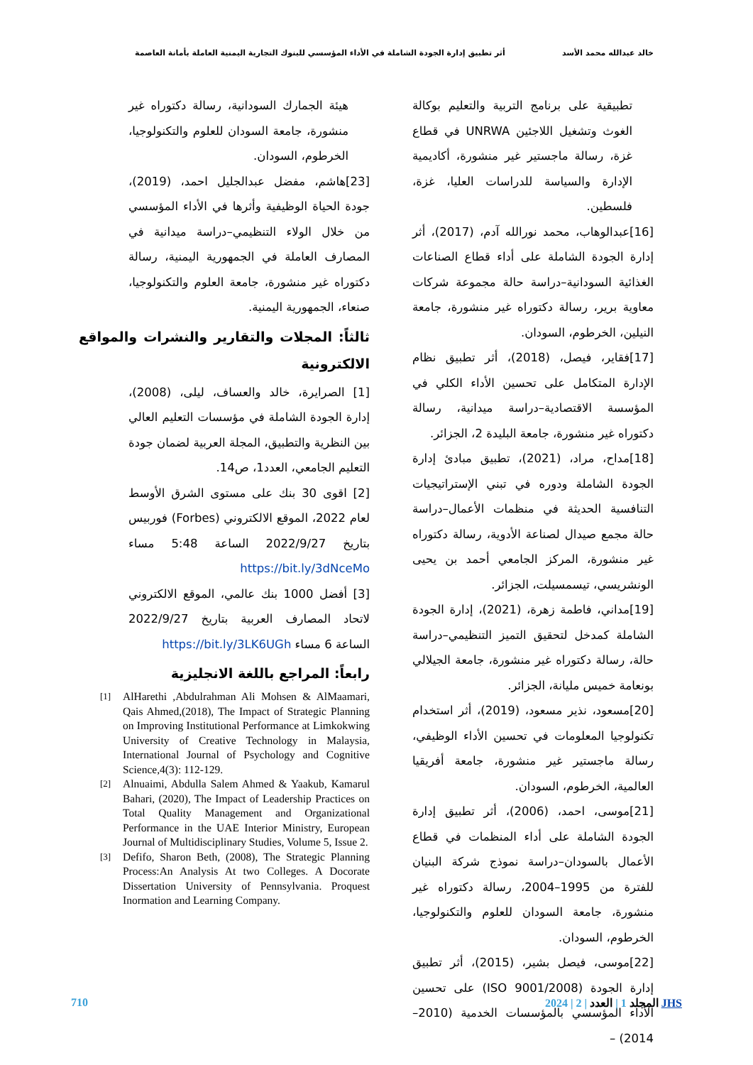خالد عبدالله محمد الأسد أثر تطبيق إدارة الجودة الشاملة في الأداء المؤسسي للبنوك التجارية اليمنية العاملة بأمانة العاصمة
تطبيقية على برنامج التربية والتعليم بوكالة الغوث وتشغيل اللاجئين UNRWA في قطاع غزة، رسالة ماجستير غير منشورة، أكاديمية الإدارة والسياسة للدراسات العليا، غزة، فلسطين.
[16]عبدالوهاب، محمد نورالله آدم، (2017)، أثر إدارة الجودة الشاملة على أداء قطاع الصناعات الغذائية السودانية–دراسة حالة مجموعة شركات معاوية برير، رسالة دكتوراه غير منشورة، جامعة النيلين، الخرطوم، السودان.
[17]فقاير، فيصل، (2018)، أثر تطبيق نظام الإدارة المتكامل على تحسين الأداء الكلي في المؤسسة الاقتصادية–دراسة ميدانية، رسالة دكتوراه غير منشورة، جامعة البليدة 2، الجزائر.
[18]مداح، مراد، (2021)، تطبيق مبادئ إدارة الجودة الشاملة ودوره في تبني الإستراتيجيات التنافسية الحديثة في منظمات الأعمال–دراسة حالة مجمع صيدال لصناعة الأدوية، رسالة دكتوراه غير منشورة، المركز الجامعي أحمد بن يحيى الونشريسي، تيسمسيلت، الجزائر.
[19]مداني، فاطمة زهرة، (2021)، إدارة الجودة الشاملة كمدخل لتحقيق التميز التنظيمي–دراسة حالة، رسالة دكتوراه غير منشورة، جامعة الجيلالي بونعامة خميس مليانة، الجزائر.
[20]مسعود، نذير مسعود، (2019)، أثر استخدام تكنولوجيا المعلومات في تحسين الأداء الوظيفي، رسالة ماجستير غير منشورة، جامعة أفريقيا العالمية، الخرطوم، السودان.
[21]موسى، احمد، (2006)، أثر تطبيق إدارة الجودة الشاملة على أداء المنظمات في قطاع الأعمال بالسودان–دراسة نموذج شركة البنيان للفترة من 1995–2004، رسالة دكتوراه غير منشورة، جامعة السودان للعلوم والتكنولوجيا، الخرطوم، السودان.
[22]موسى، فيصل بشير، (2015)، أثر تطبيق إدارة الجودة (ISO 9001/2008) على تحسين الأداء المؤسسي بالمؤسسات الخدمية (2010–2014) –
هيئة الجمارك السودانية، رسالة دكتوراه غير منشورة، جامعة السودان للعلوم والتكنولوجيا، الخرطوم، السودان.
[23]هاشم، مفضل عبدالجليل احمد، (2019)، جودة الحياة الوظيفية وأثرها في الأداء المؤسسي من خلال الولاء التنظيمي–دراسة ميدانية في المصارف العاملة في الجمهورية اليمنية، رسالة دكتوراه غير منشورة، جامعة العلوم والتكنولوجيا، صنعاء، الجمهورية اليمنية.
ثالثاً: المجلات والتقارير والنشرات والمواقع الالكترونية
[1] الصرايرة، خالد والعساف، ليلى، (2008)، إدارة الجودة الشاملة في مؤسسات التعليم العالي بين النظرية والتطبيق، المجلة العربية لضمان جودة التعليم الجامعي، العدد1، ص14.
[2] اقوى 30 بنك على مستوى الشرق الأوسط لعام 2022، الموقع الالكتروني (Forbes) فوربيس بتاريخ 2022/9/27 الساعة 5:48 مساء https://bit.ly/3dNceMo
[3] أفضل 1000 بنك عالمي، الموقع الالكتروني لاتحاد المصارف العربية بتاريخ 2022/9/27 الساعة 6 مساء https://bit.ly/3LK6UGh
رابعاً: المراجع باللغة الانجليزية
[1] AlHarethi ,Abdulrahman Ali Mohsen & AlMaamari, Qais Ahmed,(2018), The Impact of Strategic Planning on Improving Institutional Performance at Limkokwing University of Creative Technology in Malaysia, International Journal of Psychology and Cognitive Science,4(3): 112-129.
[2] Alnuaimi, Abdulla Salem Ahmed & Yaakub, Kamarul Bahari, (2020), The Impact of Leadership Practices on Total Quality Management and Organizational Performance in the UAE Interior Ministry, European Journal of Multidisciplinary Studies, Volume 5, Issue 2.
[3] Defifo, Sharon Beth, (2008), The Strategic Planning Process:An Analysis At two Colleges. A Docorate Dissertation University of Pennsylvania. Proquest Inormation and Learning Company.
710 JHS المجلد 1 | العدد | 2 | 2024